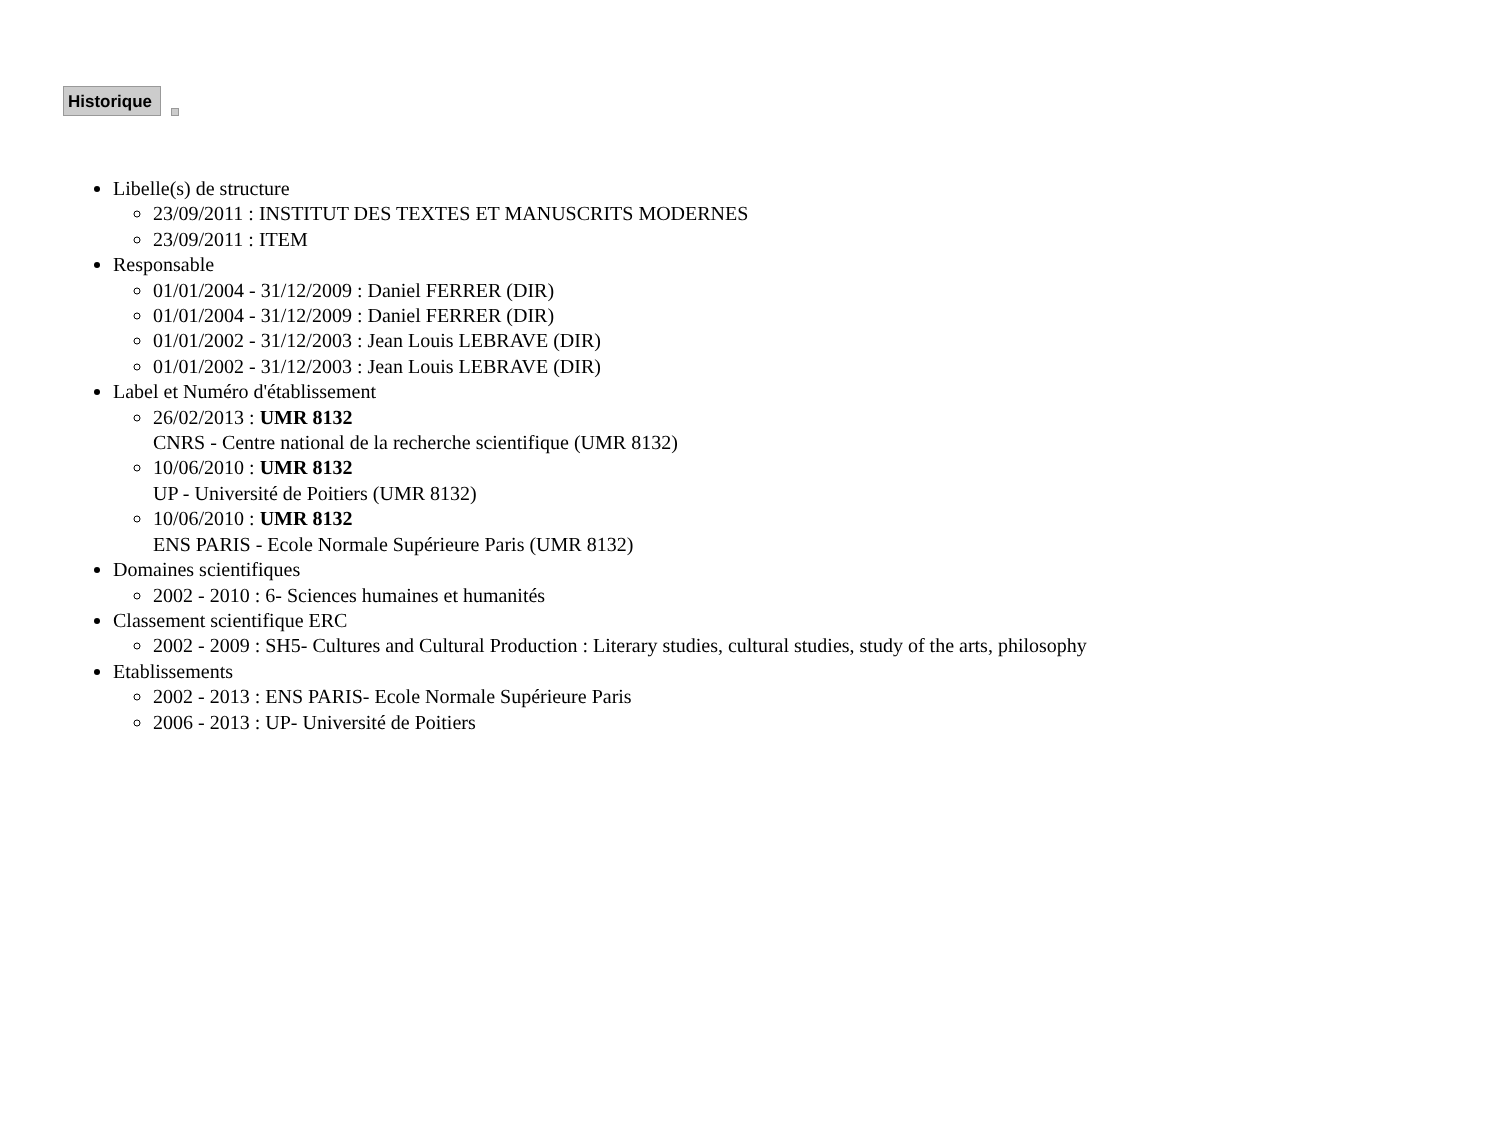Historique
Libelle(s) de structure
23/09/2011 : INSTITUT DES TEXTES ET MANUSCRITS MODERNES
23/09/2011 : ITEM
Responsable
01/01/2004 - 31/12/2009 : Daniel FERRER (DIR)
01/01/2004 - 31/12/2009 : Daniel FERRER (DIR)
01/01/2002 - 31/12/2003 : Jean Louis LEBRAVE (DIR)
01/01/2002 - 31/12/2003 : Jean Louis LEBRAVE (DIR)
Label et Numéro d'établissement
26/02/2013 : UMR 8132
CNRS - Centre national de la recherche scientifique (UMR 8132)
10/06/2010 : UMR 8132
UP - Université de Poitiers (UMR 8132)
10/06/2010 : UMR 8132
ENS PARIS - Ecole Normale Supérieure Paris (UMR 8132)
Domaines scientifiques
2002 - 2010 : 6- Sciences humaines et humanités
Classement scientifique ERC
2002 - 2009 : SH5- Cultures and Cultural Production : Literary studies, cultural studies, study of the arts, philosophy
Etablissements
2002 - 2013 : ENS PARIS- Ecole Normale Supérieure Paris
2006 - 2013 : UP- Université de Poitiers